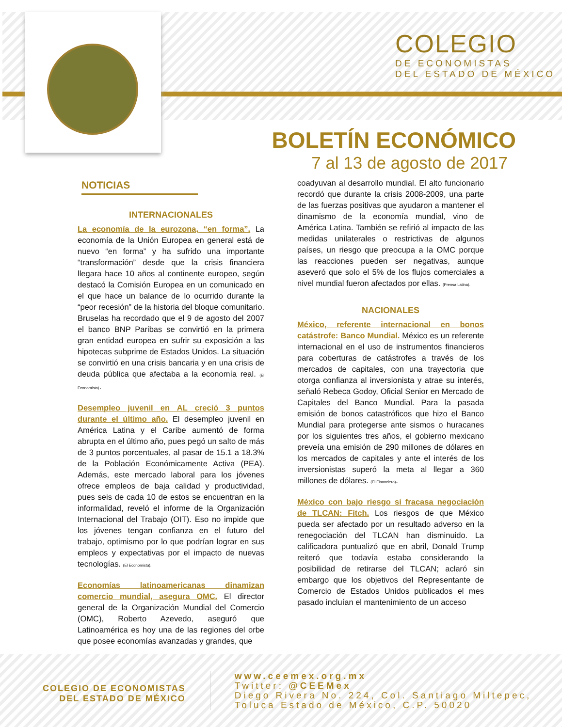COLEGIO
DE ECONOMISTAS
DEL ESTADO DE MÉXICO
BOLETÍN ECONÓMICO
7 al 13 de agosto de 2017
NOTICIAS
INTERNACIONALES
La economía de la eurozona, “en forma”. La economía de la Unión Europea en general está de nuevo “en forma” y ha sufrido una importante “transformación” desde que la crisis financiera llegara hace 10 años al continente europeo, según destacó la Comisión Europea en un comunicado en el que hace un balance de lo ocurrido durante la “peor recesión” de la historia del bloque comunitario. Bruselas ha recordado que el 9 de agosto del 2007 el banco BNP Paribas se convirtió en la primera gran entidad europea en sufrir su exposición a las hipotecas subprime de Estados Unidos. La situación se convirtió en una crisis bancaria y en una crisis de deuda pública que afectaba a la economía real. (El Economista).
Desempleo juvenil en AL creció 3 puntos durante el último año. El desempleo juvenil en América Latina y el Caribe aumentó de forma abrupta en el último año, pues pegó un salto de más de 3 puntos porcentuales, al pasar de 15.1 a 18.3% de la Población Económicamente Activa (PEA). Además, este mercado laboral para los jóvenes ofrece empleos de baja calidad y productividad, pues seis de cada 10 de estos se encuentran en la informalidad, reveló el informe de la Organización Internacional del Trabajo (OIT). Eso no impide que los jóvenes tengan confianza en el futuro del trabajo, optimismo por lo que podrían lograr en sus empleos y expectativas por el impacto de nuevas tecnologías. (El Economista).
Economías latinoamericanas dinamizan comercio mundial, asegura OMC. El director general de la Organización Mundial del Comercio (OMC), Roberto Azevedo, aseguró que Latinoamérica es hoy una de las regiones del orbe que posee economías avanzadas y grandes, que
coadyuvan al desarrollo mundial. El alto funcionario recordó que durante la crisis 2008-2009, una parte de las fuerzas positivas que ayudaron a mantener el dinamismo de la economía mundial, vino de América Latina. También se refirió al impacto de las medidas unilaterales o restrictivas de algunos países, un riesgo que preocupa a la OMC porque las reacciones pueden ser negativas, aunque aseveró que solo el 5% de los flujos comerciales a nivel mundial fueron afectados por ellas. (Prensa Latina).
NACIONALES
México, referente internacional en bonos catástrofe: Banco Mundial. México es un referente internacional en el uso de instrumentos financieros para coberturas de catástrofes a través de los mercados de capitales, con una trayectoria que otorga confianza al inversionista y atrae su interés, señaló Rebeca Godoy, Oficial Senior en Mercado de Capitales del Banco Mundial. Para la pasada emisión de bonos catastróficos que hizo el Banco Mundial para protegerse ante sismos o huracanes por los siguientes tres años, el gobierno mexicano preveía una emisión de 290 millones de dólares en los mercados de capitales y ante el interés de los inversionistas superó la meta al llegar a 360 millones de dólares. (El Financiero).
México con bajo riesgo si fracasa negociación de TLCAN: Fitch. Los riesgos de que México pueda ser afectado por un resultado adverso en la renegociación del TLCAN han disminuido. La calificadora puntualizó que en abril, Donald Trump reiteró que todavía estaba considerando la posibilidad de retirarse del TLCAN; aclaró sin embargo que los objetivos del Representante de Comercio de Estados Unidos publicados el mes pasado incluían el mantenimiento de un acceso
COLEGIO DE ECONOMISTAS
DEL ESTADO DE MÉXICO
www.ceemex.org.mx
Twitter: @CEEMex
Diego Rivera No. 224, Col. Santiago Miltepec,
Toluca Estado de México, C.P. 50020